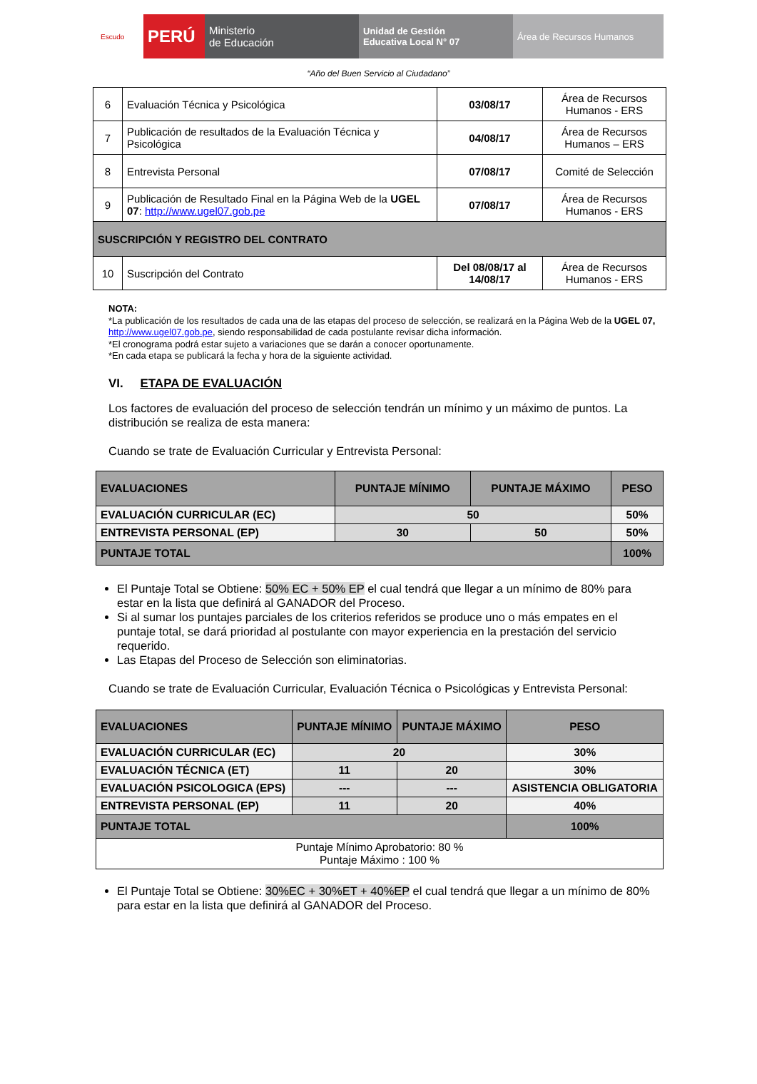Escudo
PERÚ
Ministerio
de Educación
Unidad de Gestión
Educativa Local N° 07
Área de Recursos Humanos
“Año del Buen Servicio al Ciudadano”
| 6 | Evaluación Técnica y Psicológica | 03/08/17 | Área de Recursos Humanos - ERS |
| 7 | Publicación de resultados de la Evaluación Técnica y Psicológica | 04/08/17 | Área de Recursos Humanos – ERS |
| 8 | Entrevista Personal | 07/08/17 | Comité de Selección |
| 9 | Publicación de Resultado Final en la Página Web de la UGEL 07 : http://www.ugel07.gob.pe | 07/08/17 | Área de Recursos Humanos - ERS |
| SUSCRIPCIÓN Y REGISTRO DEL CONTRATO | | | |
| 10 | Suscripción del Contrato | Del 08/08/17 al 14/08/17 | Área de Recursos Humanos - ERS |
NOTA:
*La publicación de los resultados de cada una de las etapas del proceso de selección, se realizará en la Página Web de la UGEL 07, http://www.ugel07.gob.pe, siendo responsabilidad de cada postulante revisar dicha información.
*El cronograma podrá estar sujeto a variaciones que se darán a conocer oportunamente.
*En cada etapa se publicará la fecha y hora de la siguiente actividad.
VI. ETAPA DE EVALUACIÓN
Los factores de evaluación del proceso de selección tendrán un mínimo y un máximo de puntos. La distribución se realiza de esta manera:
Cuando se trate de Evaluación Curricular y Entrevista Personal:
| EVALUACIONES | PUNTAJE MÍNIMO | PUNTAJE MÁXIMO | PESO |
| --- | --- | --- | --- |
| EVALUACIÓN CURRICULAR (EC) | 50 | | 50% |
| ENTREVISTA PERSONAL (EP) | 30 | 50 | 50% |
| PUNTAJE TOTAL | | | 100% |
El Puntaje Total se Obtiene: 50% EC + 50% EP el cual tendrá que llegar a un mínimo de 80% para estar en la lista que definirá al GANADOR del Proceso.
Si al sumar los puntajes parciales de los criterios referidos se produce uno o más empates en el puntaje total, se dará prioridad al postulante con mayor experiencia en la prestación del servicio requerido.
Las Etapas del Proceso de Selección son eliminatorias.
Cuando se trate de Evaluación Curricular, Evaluación Técnica o Psicológicas y Entrevista Personal:
| EVALUACIONES | PUNTAJE MÍNIMO | PUNTAJE MÁXIMO | PESO |
| --- | --- | --- | --- |
| EVALUACIÓN CURRICULAR (EC) | 20 | | 30% |
| EVALUACIÓN TÉCNICA (ET) | 11 | 20 | 30% |
| EVALUACIÓN PSICOLOGICA (EPS) | --- | --- | ASISTENCIA OBLIGATORIA |
| ENTREVISTA PERSONAL (EP) | 11 | 20 | 40% |
| PUNTAJE TOTAL | | | 100% |
| Puntaje Mínimo Aprobatorio: 80 % Puntaje Máximo : 100 % | | | |
El Puntaje Total se Obtiene: 30%EC + 30%ET + 40%EP el cual tendrá que llegar a un mínimo de 80% para estar en la lista que definirá al GANADOR del Proceso.